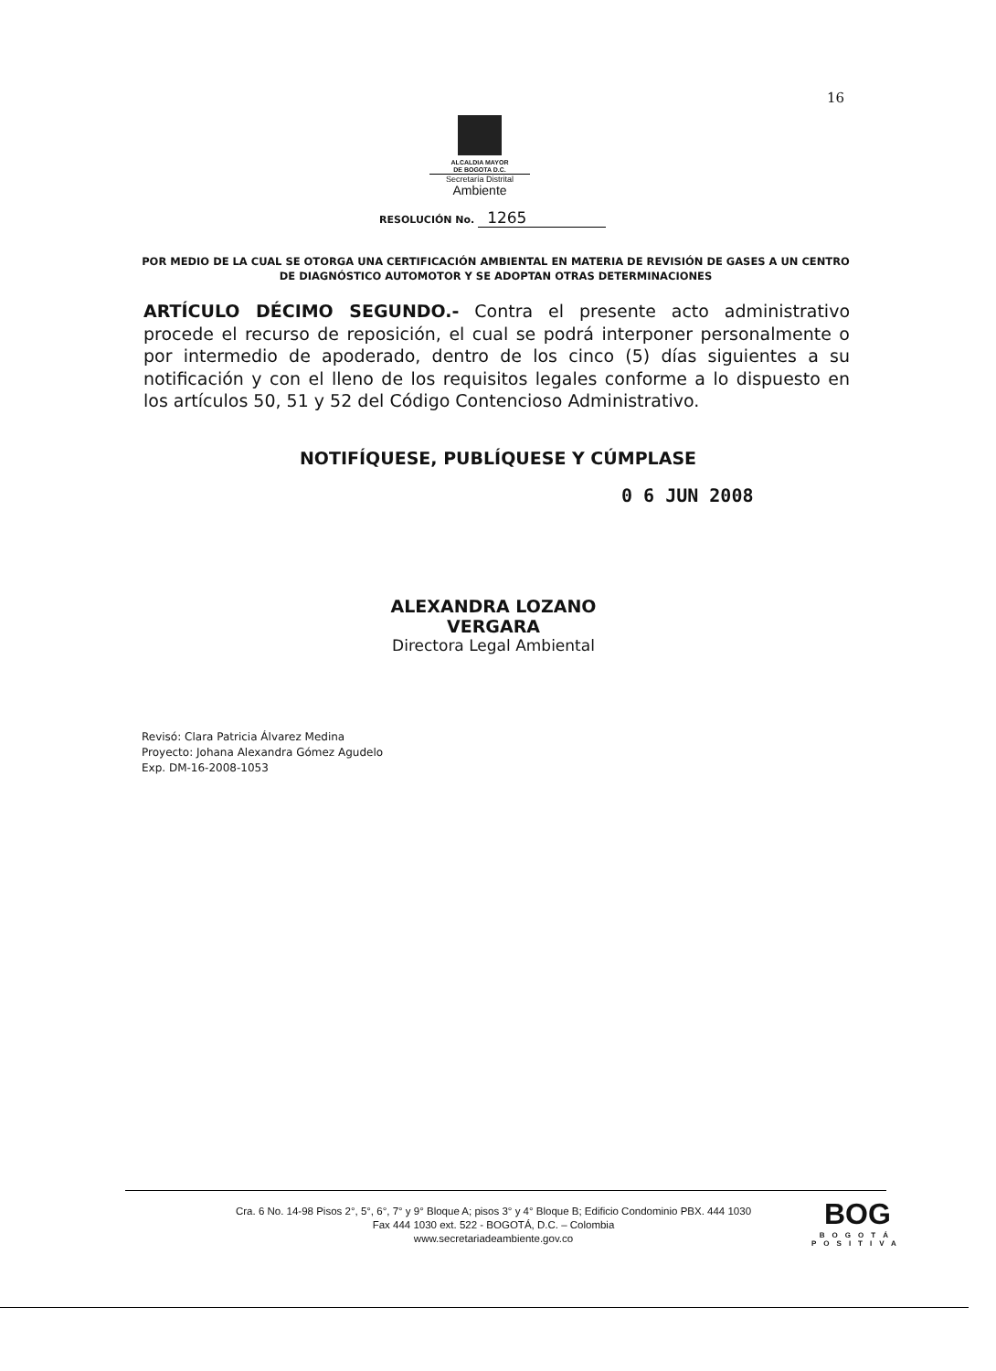16
ALCALDIA MAYOR
DE BOGOTA D.C.
Secretaría Distrital
Ambiente
RESOLUCIÓN No. 1265
POR MEDIO DE LA CUAL SE OTORGA UNA CERTIFICACIÓN AMBIENTAL EN MATERIA DE REVISIÓN DE GASES A UN CENTRO DE DIAGNÓSTICO AUTOMOTOR Y SE ADOPTAN OTRAS DETERMINACIONES
ARTÍCULO DÉCIMO SEGUNDO.- Contra el presente acto administrativo procede el recurso de reposición, el cual se podrá interponer personalmente o por intermedio de apoderado, dentro de los cinco (5) días siguientes a su notificación y con el lleno de los requisitos legales conforme a lo dispuesto en los artículos 50, 51 y 52 del Código Contencioso Administrativo.
NOTIFÍQUESE, PUBLÍQUESE Y CÚMPLASE
0 6 JUN 2008
ALEXANDRA LOZANO VERGARA
Directora Legal Ambiental
Revisó: Clara Patricia Álvarez Medina
Proyecto: Johana Alexandra Gómez Agudelo
Exp. DM-16-2008-1053
Cra. 6 No. 14-98 Pisos 2°, 5°, 6°, 7° y 9° Bloque A; pisos 3° y 4° Bloque B; Edificio Condominio PBX. 444 1030
Fax 444 1030 ext. 522 - BOGOTÁ, D.C. – Colombia
www.secretariadeambiente.gov.co
BOG
BOGOTÁ
POSITIVA